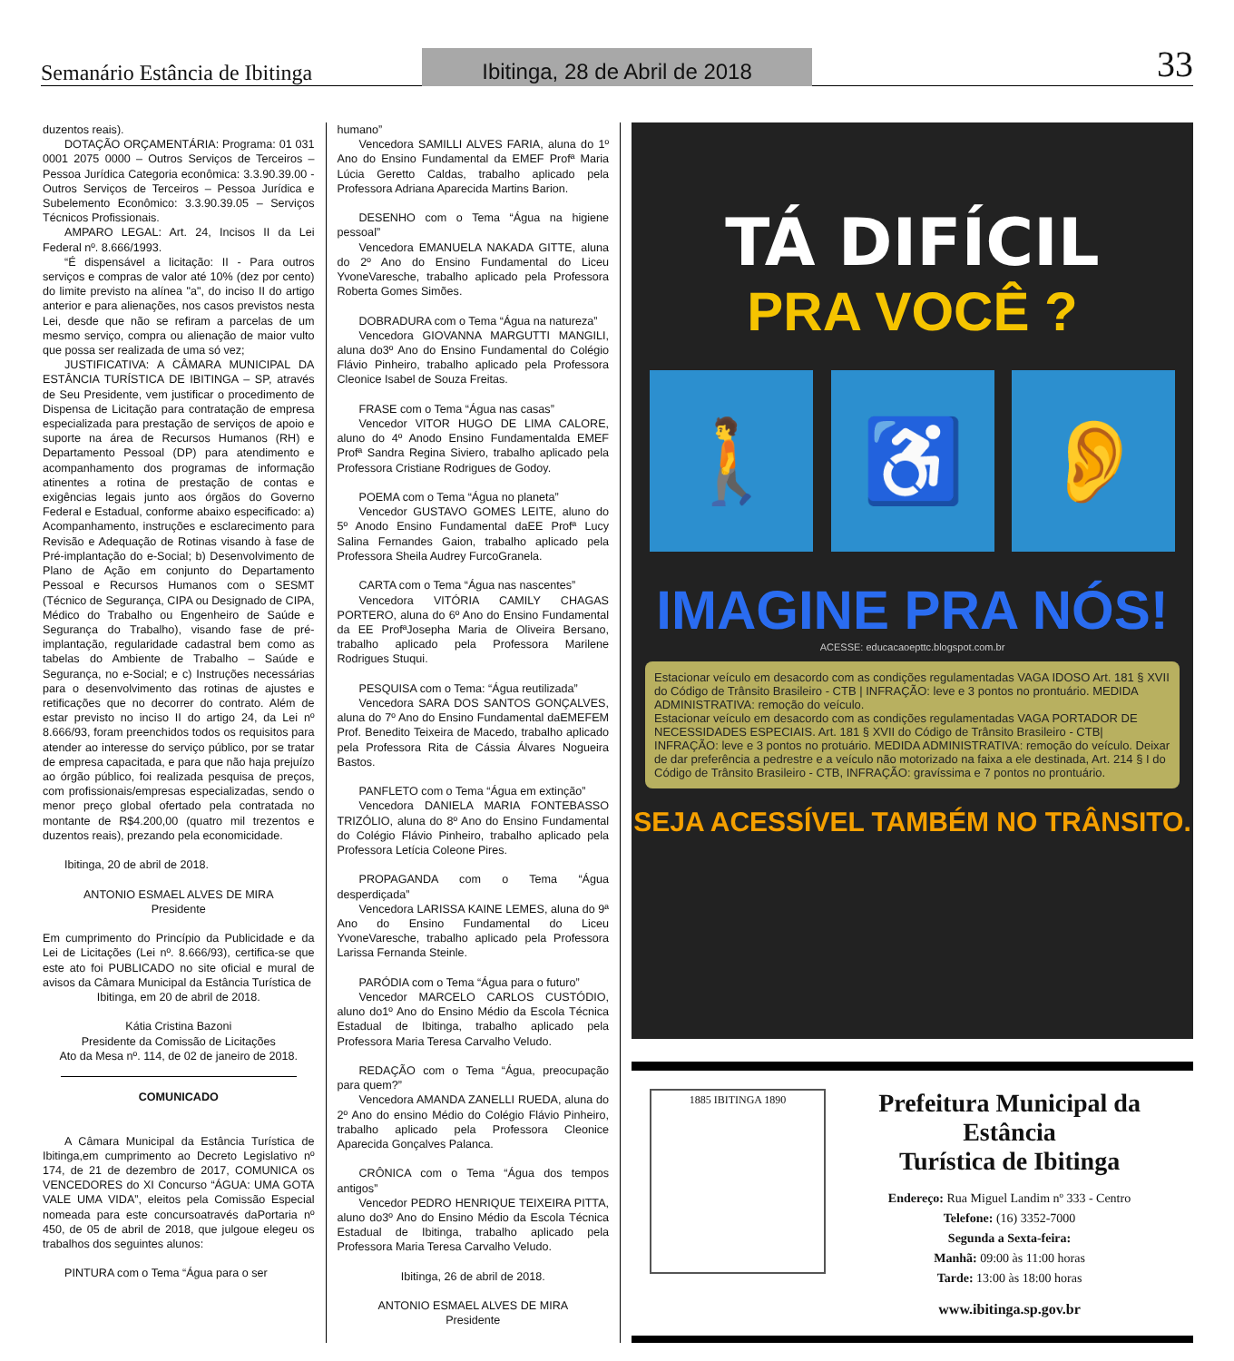Semanário Estância de Ibitinga
Ibitinga, 28 de Abril de 2018
33
duzentos reais).
DOTAÇÃO ORÇAMENTÁRIA: Programa: 01 031 0001 2075 0000 – Outros Serviços de Terceiros – Pessoa Jurídica Categoria econômica: 3.3.90.39.00 - Outros Serviços de Terceiros – Pessoa Jurídica e Subelemento Econômico: 3.3.90.39.05 – Serviços Técnicos Profissionais.
AMPARO LEGAL: Art. 24, Incisos II da Lei Federal nº. 8.666/1993.
“É dispensável a licitação: II - Para outros serviços e compras de valor até 10% (dez por cento) do limite previsto na alínea "a", do inciso II do artigo anterior e para alienações, nos casos previstos nesta Lei, desde que não se refiram a parcelas de um mesmo serviço, compra ou alienação de maior vulto que possa ser realizada de uma só vez;
JUSTIFICATIVA: A CÂMARA MUNICIPAL DA ESTÂNCIA TURÍSTICA DE IBITINGA – SP, através de Seu Presidente, vem justificar o procedimento de Dispensa de Licitação para contratação de empresa especializada para prestação de serviços de apoio e suporte na área de Recursos Humanos (RH) e Departamento Pessoal (DP) para atendimento e acompanhamento dos programas de informação atinentes a rotina de prestação de contas e exigências legais junto aos órgãos do Governo Federal e Estadual, conforme abaixo especificado: a) Acompanhamento, instruções e esclarecimento para Revisão e Adequação de Rotinas visando à fase de Pré-implantação do e-Social; b) Desenvolvimento de Plano de Ação em conjunto do Departamento Pessoal e Recursos Humanos com o SESMT (Técnico de Segurança, CIPA ou Designado de CIPA, Médico do Trabalho ou Engenheiro de Saúde e Segurança do Trabalho), visando fase de pré-implantação, regularidade cadastral bem como as tabelas do Ambiente de Trabalho – Saúde e Segurança, no e-Social; e c) Instruções necessárias para o desenvolvimento das rotinas de ajustes e retificações que no decorrer do contrato. Além de estar previsto no inciso II do artigo 24, da Lei nº 8.666/93, foram preenchidos todos os requisitos para atender ao interesse do serviço público, por se tratar de empresa capacitada, e para que não haja prejuízo ao órgão público, foi realizada pesquisa de preços, com profissionais/empresas especializadas, sendo o menor preço global ofertado pela contratada no montante de R$4.200,00 (quatro mil trezentos e duzentos reais), prezando pela economicidade.
Ibitinga, 20 de abril de 2018.
ANTONIO ESMAEL ALVES DE MIRA
Presidente
Em cumprimento do Princípio da Publicidade e da Lei de Licitações (Lei nº. 8.666/93), certifica-se que este ato foi PUBLICADO no site oficial e mural de avisos da Câmara Municipal da Estância Turística de
Ibitinga, em 20 de abril de 2018.
Kátia Cristina Bazoni
Presidente da Comissão de Licitações
Ato da Mesa nº. 114, de 02 de janeiro de 2018.
COMUNICADO
A Câmara Municipal da Estância Turística de Ibitinga,em cumprimento ao Decreto Legislativo nº 174, de 21 de dezembro de 2017, COMUNICA os VENCEDORES do XI Concurso “ÁGUA: UMA GOTA VALE UMA VIDA”, eleitos pela Comissão Especial nomeada para este concursoatravés daPortaria nº 450, de 05 de abril de 2018, que julgoue elegeu os trabalhos dos seguintes alunos:
PINTURA com o Tema “Água para o ser
humano”
Vencedora SAMILLI ALVES FARIA, aluna do 1º Ano do Ensino Fundamental da EMEF Profª Maria Lúcia Geretto Caldas, trabalho aplicado pela Professora Adriana Aparecida Martins Barion.
DESENHO com o Tema “Água na higiene pessoal”
Vencedora EMANUELA NAKADA GITTE, aluna do 2º Ano do Ensino Fundamental do Liceu YvoneVaresche, trabalho aplicado pela Professora Roberta Gomes Simões.
DOBRADURA com o Tema “Água na natureza”
Vencedora GIOVANNA MARGUTTI MANGILI, aluna do3º Ano do Ensino Fundamental do Colégio Flávio Pinheiro, trabalho aplicado pela Professora Cleonice Isabel de Souza Freitas.
FRASE com o Tema “Água nas casas”
Vencedor VITOR HUGO DE LIMA CALORE, aluno do 4º Anodo Ensino Fundamentalda EMEF Profª Sandra Regina Siviero, trabalho aplicado pela Professora Cristiane Rodrigues de Godoy.
POEMA com o Tema “Água no planeta”
Vencedor GUSTAVO GOMES LEITE, aluno do 5º Anodo Ensino Fundamental daEE Profª Lucy Salina Fernandes Gaion, trabalho aplicado pela Professora Sheila Audrey FurcoGranela.
CARTA com o Tema “Água nas nascentes”
Vencedora VITÓRIA CAMILY CHAGAS PORTERO, aluna do 6º Ano do Ensino Fundamental da EE ProfªJosepha Maria de Oliveira Bersano, trabalho aplicado pela Professora Marilene Rodrigues Stuqui.
PESQUISA com o Tema: “Água reutilizada”
Vencedora SARA DOS SANTOS GONÇALVES, aluna do 7º Ano do Ensino Fundamental daEMEFEM Prof. Benedito Teixeira de Macedo, trabalho aplicado pela Professora Rita de Cássia Álvares Nogueira Bastos.
PANFLETO com o Tema “Água em extinção”
Vencedora DANIELA MARIA FONTEBASSO TRIZÓLIO, aluna do 8º Ano do Ensino Fundamental do Colégio Flávio Pinheiro, trabalho aplicado pela Professora Letícia Coleone Pires.
PROPAGANDA com o Tema “Água desperdiçada”
Vencedora LARISSA KAINE LEMES, aluna do 9ª Ano do Ensino Fundamental do Liceu YvoneVaresche, trabalho aplicado pela Professora Larissa Fernanda Steinle.
PARÓDIA com o Tema “Água para o futuro”
Vencedor MARCELO CARLOS CUSTÓDIO, aluno do1º Ano do Ensino Médio da Escola Técnica Estadual de Ibitinga, trabalho aplicado pela Professora Maria Teresa Carvalho Veludo.
REDAÇÃO com o Tema “Água, preocupação para quem?”
Vencedora AMANDA ZANELLI RUEDA, aluna do 2º Ano do ensino Médio do Colégio Flávio Pinheiro, trabalho aplicado pela Professora Cleonice Aparecida Gonçalves Palanca.
CRÔNICA com o Tema “Água dos tempos antigos”
Vencedor PEDRO HENRIQUE TEIXEIRA PITTA, aluno do3º Ano do Ensino Médio da Escola Técnica Estadual de Ibitinga, trabalho aplicado pela Professora Maria Teresa Carvalho Veludo.
Ibitinga, 26 de abril de 2018.
ANTONIO ESMAEL ALVES DE MIRA
Presidente
TÁ DIFÍCIL
PRA VOCÊ ?
🚶 ♿ 👂
IMAGINE PRA NÓS!
ACESSE: educacaoepttc.blogspot.com.br
Estacionar veículo em desacordo com as condições regulamentadas VAGA IDOSO Art. 181 § XVII do Código de Trânsito Brasileiro - CTB | INFRAÇÃO: leve e 3 pontos no prontuário. MEDIDA ADMINISTRATIVA: remoção do veículo.
Estacionar veículo em desacordo com as condições regulamentadas VAGA PORTADOR DE NECESSIDADES ESPECIAIS. Art. 181 § XVII do Código de Trânsito Brasileiro - CTB| INFRAÇÃO: leve e 3 pontos no protuário. MEDIDA ADMINISTRATIVA: remoção do veículo. Deixar de dar preferência a pedrestre e a veículo não motorizado na faixa a ele destinada, Art. 214 § I do Código de Trânsito Brasileiro - CTB, INFRAÇÃO: gravíssima e 7 pontos no prontuário.
SEJA ACESSÍVEL TAMBÉM NO TRÂNSITO.
1885 IBITINGA 1890
Prefeitura Municipal da Estância
Turística de Ibitinga
Endereço: Rua Miguel Landim nº 333 - Centro
Telefone: (16) 3352-7000
Segunda a Sexta-feira:
Manhã: 09:00 às 11:00 horas
Tarde: 13:00 às 18:00 horas
www.ibitinga.sp.gov.br